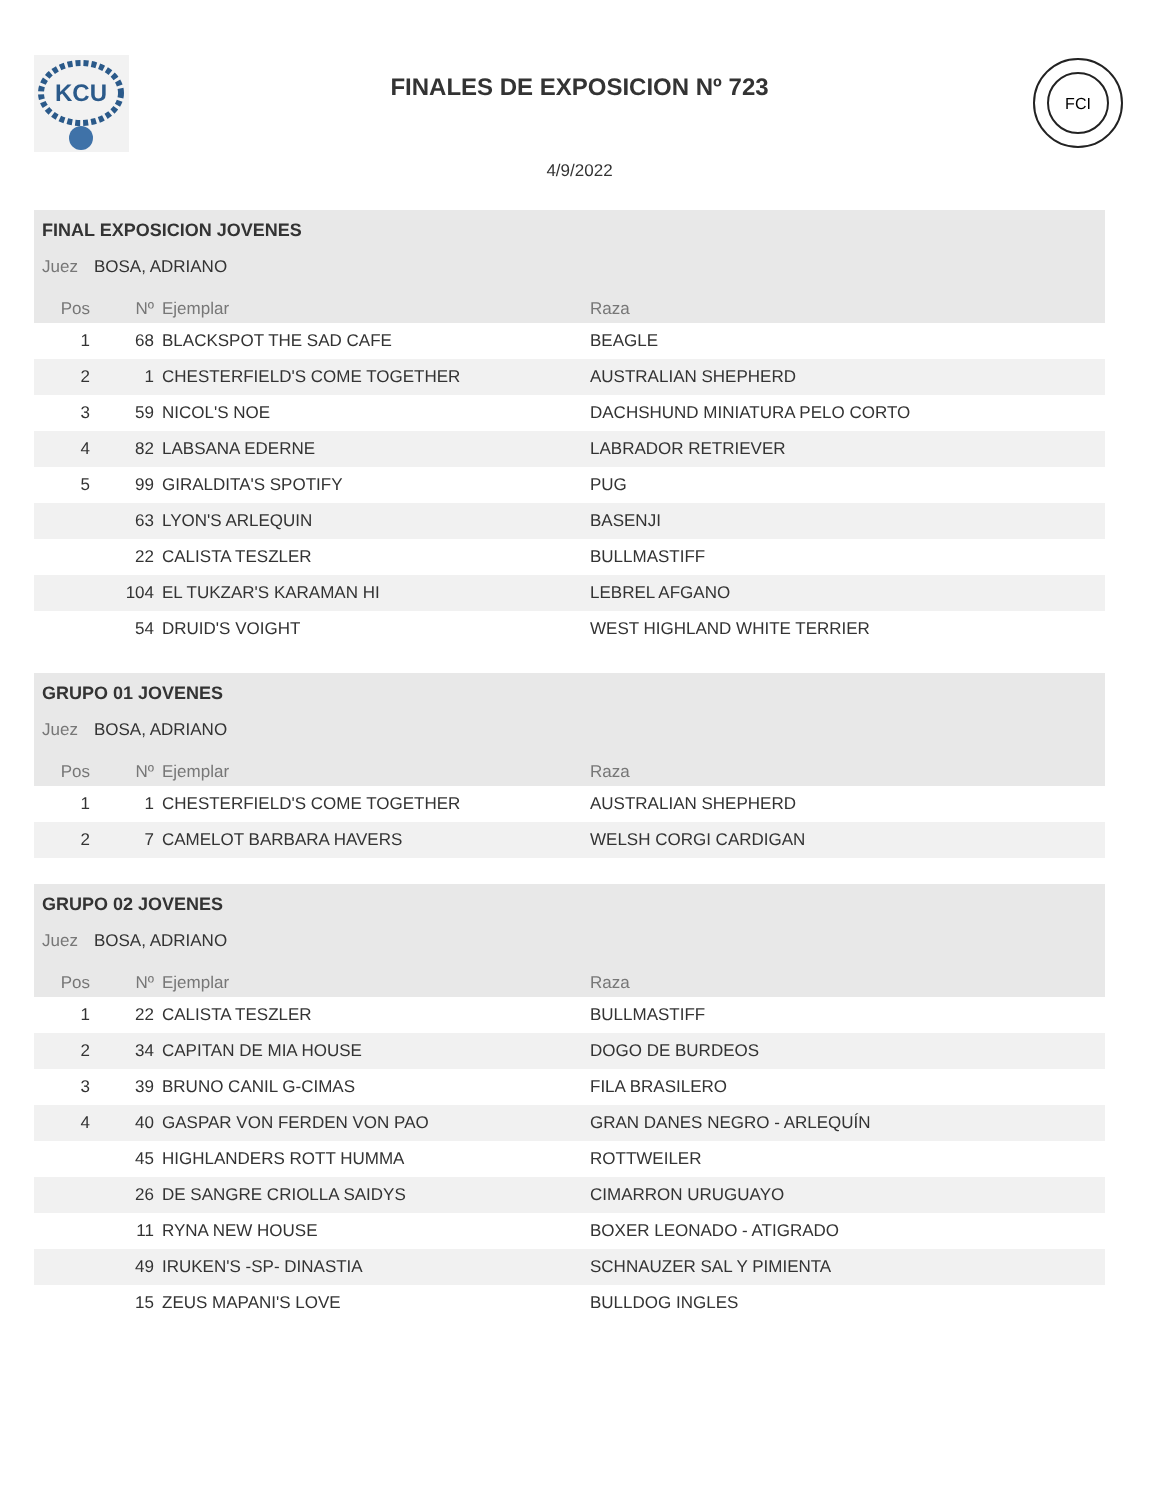KCU
FINALES DE EXPOSICION Nº 723
4/9/2022
FCI
FINAL EXPOSICION JOVENES
Juez BOSA, ADRIANO
| Pos | Nº | Ejemplar | Raza |
| --- | --- | --- | --- |
| 1 | 68 | BLACKSPOT THE SAD CAFE | BEAGLE |
| 2 | 1 | CHESTERFIELD'S COME TOGETHER | AUSTRALIAN SHEPHERD |
| 3 | 59 | NICOL'S NOE | DACHSHUND MINIATURA PELO CORTO |
| 4 | 82 | LABSANA EDERNE | LABRADOR RETRIEVER |
| 5 | 99 | GIRALDITA'S SPOTIFY | PUG |
| | 63 | LYON'S ARLEQUIN | BASENJI |
| | 22 | CALISTA TESZLER | BULLMASTIFF |
| | 104 | EL TUKZAR'S KARAMAN HI | LEBREL AFGANO |
| | 54 | DRUID'S VOIGHT | WEST HIGHLAND WHITE TERRIER |
GRUPO 01 JOVENES
Juez BOSA, ADRIANO
| Pos | Nº | Ejemplar | Raza |
| --- | --- | --- | --- |
| 1 | 1 | CHESTERFIELD'S COME TOGETHER | AUSTRALIAN SHEPHERD |
| 2 | 7 | CAMELOT BARBARA HAVERS | WELSH CORGI CARDIGAN |
GRUPO 02 JOVENES
Juez BOSA, ADRIANO
| Pos | Nº | Ejemplar | Raza |
| --- | --- | --- | --- |
| 1 | 22 | CALISTA TESZLER | BULLMASTIFF |
| 2 | 34 | CAPITAN DE MIA HOUSE | DOGO DE BURDEOS |
| 3 | 39 | BRUNO CANIL G-CIMAS | FILA BRASILERO |
| 4 | 40 | GASPAR VON FERDEN VON PAO | GRAN DANES NEGRO - ARLEQUÍN |
| | 45 | HIGHLANDERS ROTT HUMMA | ROTTWEILER |
| | 26 | DE SANGRE CRIOLLA SAIDYS | CIMARRON URUGUAYO |
| | 11 | RYNA NEW HOUSE | BOXER LEONADO - ATIGRADO |
| | 49 | IRUKEN'S -SP- DINASTIA | SCHNAUZER SAL Y PIMIENTA |
| | 15 | ZEUS MAPANI'S LOVE | BULLDOG INGLES |